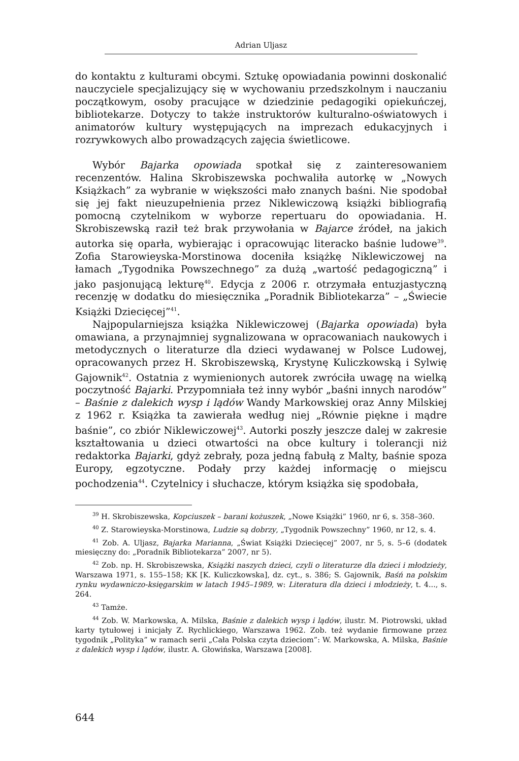Adrian Uljasz
do kontaktu z kulturami obcymi. Sztukę opowiadania powinni doskonalić nauczyciele specjalizujący się w wychowaniu przedszkolnym i nauczaniu początkowym, osoby pracujące w dziedzinie pedagogiki opiekuńczej, bibliotekarze. Dotyczy to także instruktorów kulturalno-oświatowych i animatorów kultury występujących na imprezach edukacyjnych i rozrywkowych albo prowadzących zajęcia świetlicowe.
Wybór Bajarka opowiada spotkał się z zainteresowaniem recenzentów. Halina Skrobiszewska pochwaliła autorkę w „Nowych Książkach” za wybranie w większości mało znanych baśni. Nie spodobał się jej fakt nieuzupełnienia przez Niklewiczową książki bibliografią pomocną czytelnikom w wyborze repertuaru do opowiadania. H. Skrobiszewską raził też brak przywołania w Bajarce źródeł, na jakich autorka się oparła, wybierając i opracowując literacko baśnie ludowe<sup>39</sup>. Zofia Starowieyska-Morstinowa doceniła książkę Niklewiczowej na łamach „Tygodnika Powszechnego” za dużą „wartość pedagogiczną” i jako pasjonującą lekturę<sup>40</sup>. Edycja z 2006 r. otrzymała entuzjastyczną recenzję w dodatku do miesięcznika „Poradnik Bibliotekarza” – „Świecie Książki Dziecięcej”<sup>41</sup>.
Najpopularniejsza książka Niklewiczowej (Bajarka opowiada) była omawiana, a przynajmniej sygnalizowana w opracowaniach naukowych i metodycznych o literaturze dla dzieci wydawanej w Polsce Ludowej, opracowanych przez H. Skrobiszewską, Krystynę Kuliczkowską i Sylwię Gajownik<sup>42</sup>. Ostatnia z wymienionych autorek zwróciła uwagę na wielką poczytność Bajarki. Przypomniała też inny wybór „baśni innych narodów” – Baśnie z dalekich wysp i lądów Wandy Markowskiej oraz Anny Milskiej z 1962 r. Książka ta zawierała według niej „Równie piękne i mądre baśnie”, co zbiór Niklewiczowej<sup>43</sup>. Autorki poszły jeszcze dalej w zakresie kształtowania u dzieci otwartości na obce kultury i tolerancji niż redaktorka Bajarki, gdyż zebrały, poza jedną fabułą z Malty, baśnie spoza Europy, egzotyczne. Podały przy każdej informację o miejscu pochodzenia<sup>44</sup>. Czytelnicy i słuchacze, którym książka się spodobała,
<sup>39</sup> H. Skrobiszewska, Kopciuszek – barani kożuszek, „Nowe Książki” 1960, nr 6, s. 358–360.
<sup>40</sup> Z. Starowieyska-Morstinowa, Ludzie są dobrzy, „Tygodnik Powszechny” 1960, nr 12, s. 4.
<sup>41</sup> Zob. A. Uljasz, Bajarka Marianna, „Świat Książki Dziecięcej” 2007, nr 5, s. 5–6 (dodatek miesięczny do: „Poradnik Bibliotekarza” 2007, nr 5).
<sup>42</sup> Zob. np. H. Skrobiszewska, Książki naszych dzieci, czyli o literaturze dla dzieci i młodzieży, Warszawa 1971, s. 155–158; KK [K. Kuliczkowska], dz. cyt., s. 386; S. Gajownik, Baśń na polskim rynku wydawniczo-księgarskim w latach 1945–1989, w: Literatura dla dzieci i młodzieży, t. 4..., s. 264.
<sup>43</sup> Tamże.
<sup>44</sup> Zob. W. Markowska, A. Milska, Baśnie z dalekich wysp i lądów, ilustr. M. Piotrowski, układ karty tytułowej i inicjały Z. Rychlickiego, Warszawa 1962. Zob. też wydanie firmowane przez tygodnik „Polityka” w ramach serii „Cała Polska czyta dzieciom”: W. Markowska, A. Milska, Baśnie z dalekich wysp i lądów, ilustr. A. Głowińska, Warszawa [2008].
644